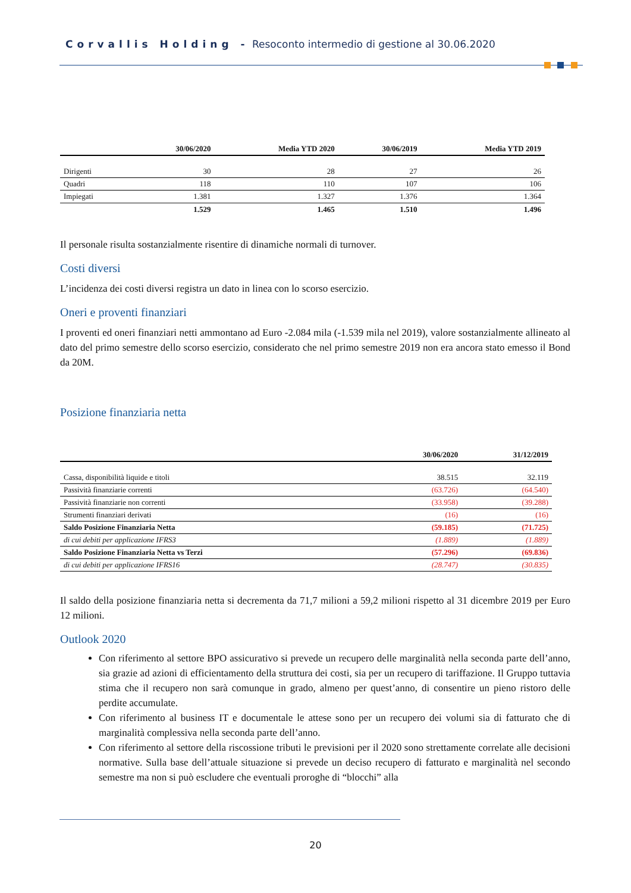Corvallis Holding - Resoconto intermedio di gestione al 30.06.2020
| | 30/06/2020 | Media YTD 2020 | 30/06/2019 | Media YTD 2019 |
| --- | --- | --- | --- | --- |
| Dirigenti | 30 | 28 | 27 | 26 |
| Quadri | 118 | 110 | 107 | 106 |
| Impiegati | 1.381 | 1.327 | 1.376 | 1.364 |
| | 1.529 | 1.465 | 1.510 | 1.496 |
Il personale risulta sostanzialmente risentire di dinamiche normali di turnover.
Costi diversi
L’incidenza dei costi diversi registra un dato in linea con lo scorso esercizio.
Oneri e proventi finanziari
I proventi ed oneri finanziari netti ammontano ad Euro -2.084 mila (-1.539 mila nel 2019), valore sostanzialmente allineato al dato del primo semestre dello scorso esercizio, considerato che nel primo semestre 2019 non era ancora stato emesso il Bond da 20M.
Posizione finanziaria netta
| | 30/06/2020 | 31/12/2019 |
| --- | --- | --- |
| Cassa, disponibilità liquide e titoli | 38.515 | 32.119 |
| Passività finanziarie correnti | (63.726) | (64.540) |
| Passività finanziarie non correnti | (33.958) | (39.288) |
| Strumenti finanziari derivati | (16) | (16) |
| Saldo Posizione Finanziaria Netta | (59.185) | (71.725) |
| di cui debiti per applicazione IFRS3 | (1.889) | (1.889) |
| Saldo Posizione Finanziaria Netta vs Terzi | (57.296) | (69.836) |
| di cui debiti per applicazione IFRS16 | (28.747) | (30.835) |
Il saldo della posizione finanziaria netta si decrementa da 71,7 milioni a 59,2 milioni rispetto al 31 dicembre 2019 per Euro 12 milioni.
Outlook 2020
Con riferimento al settore BPO assicurativo si prevede un recupero delle marginalità nella seconda parte dell’anno, sia grazie ad azioni di efficientamento della struttura dei costi, sia per un recupero di tariffazione. Il Gruppo tuttavia stima che il recupero non sarà comunque in grado, almeno per quest’anno, di consentire un pieno ristoro delle perdite accumulate.
Con riferimento al business IT e documentale le attese sono per un recupero dei volumi sia di fatturato che di marginalità complessiva nella seconda parte dell’anno.
Con riferimento al settore della riscossione tributi le previsioni per il 2020 sono strettamente correlate alle decisioni normative. Sulla base dell’attuale situazione si prevede un deciso recupero di fatturato e marginalità nel secondo semestre ma non si può escludere che eventuali proroghe di “blocchi” alla
20